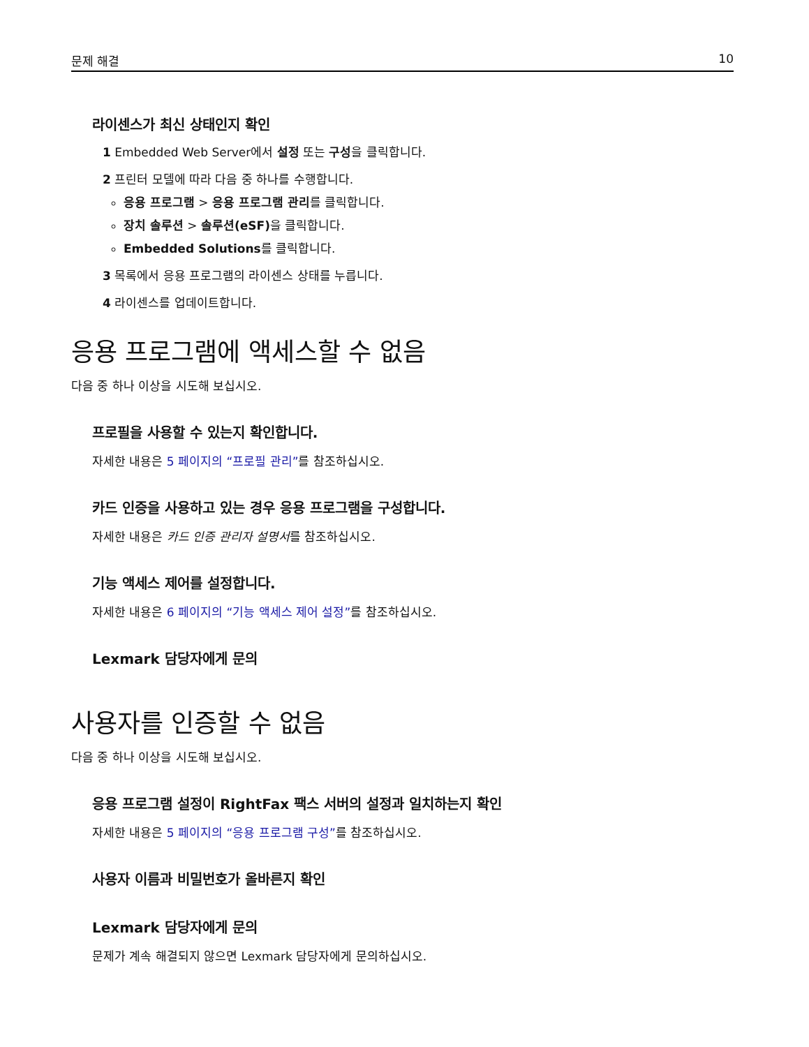문제 해결 10
라이센스가 최신 상태인지 확인
1 Embedded Web Server에서 설정 또는 구성을 클릭합니다.
2 프린터 모델에 따라 다음 중 하나를 수행합니다.
응용 프로그램 > 응용 프로그램 관리를 클릭합니다.
장치 솔루션 > 솔루션(eSF) 을 클릭합니다.
Embedded Solutions를 클릭합니다.
3 목록에서 응용 프로그램의 라이센스 상태를 누릅니다.
4 라이센스를 업데이트합니다.
응용 프로그램에 액세스할 수 없음
다음 중 하나 이상을 시도해 보십시오.
프로필을 사용할 수 있는지 확인합니다.
자세한 내용은 5 페이지의 “프로필 관리”를 참조하십시오.
카드 인증을 사용하고 있는 경우 응용 프로그램을 구성합니다.
자세한 내용은 카드 인증 관리자 설명서를 참조하십시오.
기능 액세스 제어를 설정합니다.
자세한 내용은 6 페이지의 “기능 액세스 제어 설정”를 참조하십시오.
Lexmark 담당자에게 문의
사용자를 인증할 수 없음
다음 중 하나 이상을 시도해 보십시오.
응용 프로그램 설정이 RightFax 팩스 서버의 설정과 일치하는지 확인
자세한 내용은 5 페이지의 “응용 프로그램 구성”를 참조하십시오.
사용자 이름과 비밀번호가 올바른지 확인
Lexmark 담당자에게 문의
문제가 계속 해결되지 않으면 Lexmark 담당자에게 문의하십시오.